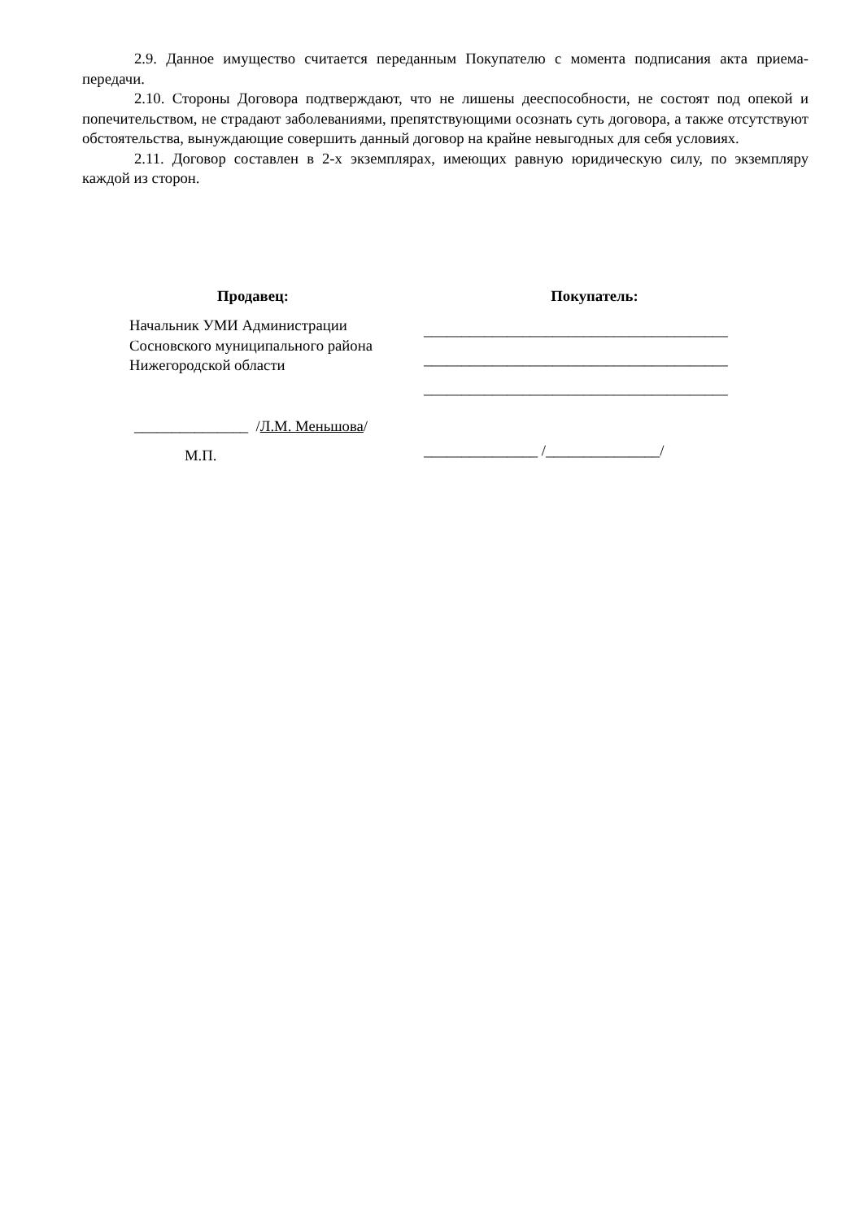2.9. Данное имущество считается переданным Покупателю с момента подписания акта приема-передачи.
2.10. Стороны Договора подтверждают, что не лишены дееспособности, не состоят под опекой и попечительством, не страдают заболеваниями, препятствующими осознать суть договора, а также отсутствуют обстоятельства, вынуждающие совершить данный договор на крайне невыгодных для себя условиях.
2.11. Договор составлен в 2-х экземплярах, имеющих равную юридическую силу, по экземпляру каждой из сторон.
Продавец:
Начальник УМИ Администрации
Сосновского муниципального района
Нижегородской области
_______________ /Л.М. Меньшова/
М.П.
Покупатель:
________________________________________
________________________________________
________________________________________
_______________ /_______________/